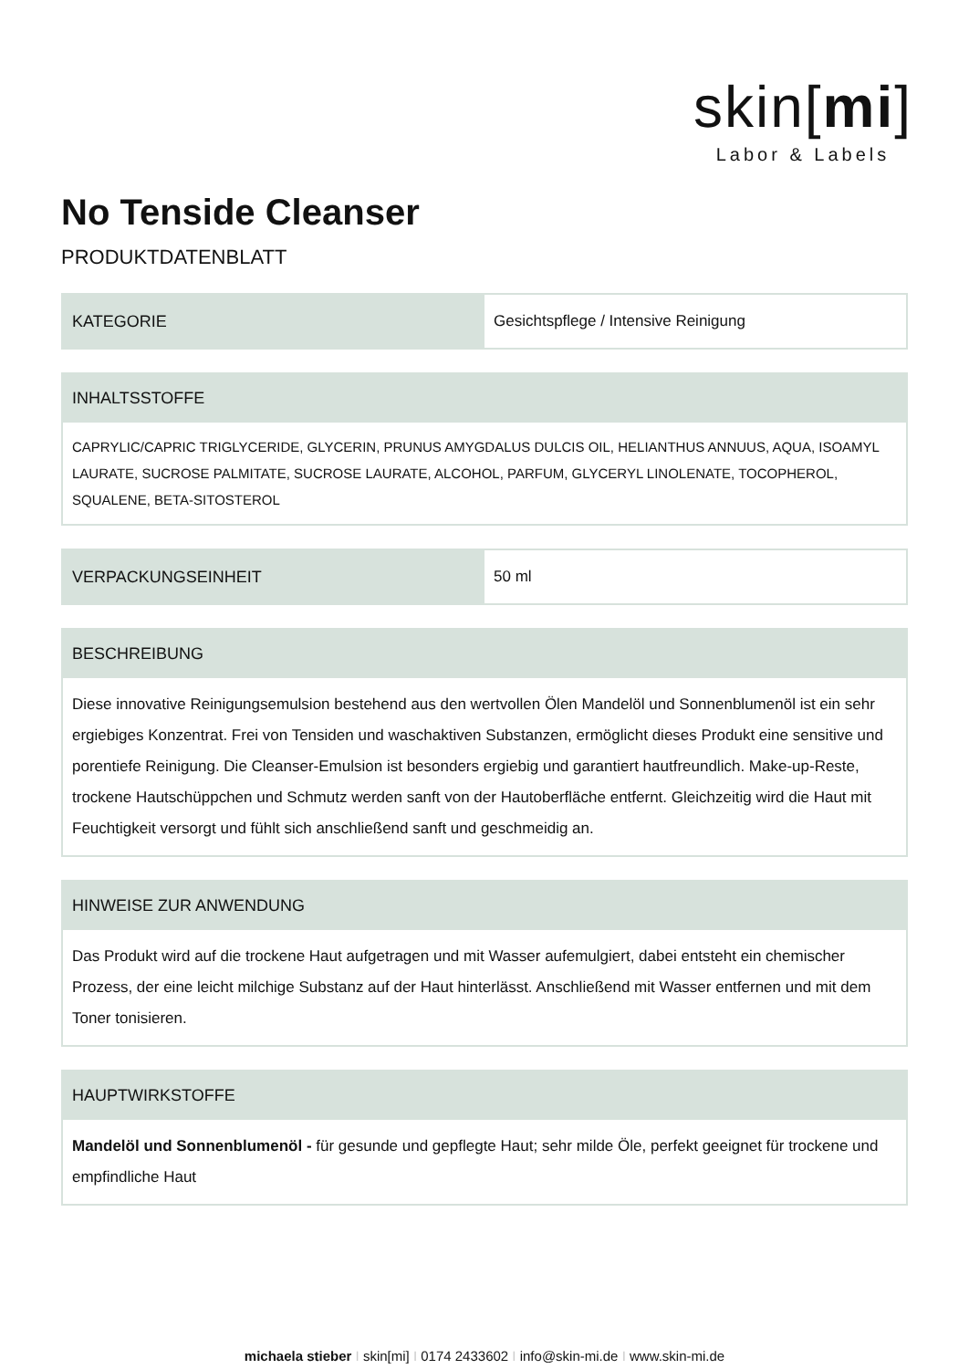skin[mi]
Labor & Labels
No Tenside Cleanser
PRODUKTDATENBLATT
| KATEGORIE | Gesichtspflege / Intensive Reinigung |
| INHALTSSTOFFE |
| --- |
| CAPRYLIC/CAPRIC TRIGLYCERIDE, GLYCERIN, PRUNUS AMYGDALUS DULCIS OIL, HELIANTHUS ANNUUS, AQUA, ISOAMYL LAURATE, SUCROSE PALMITATE, SUCROSE LAURATE, ALCOHOL, PARFUM, GLYCERYL LINOLENATE, TOCOPHEROL, SQUALENE, BETA-SITOSTEROL |
| VERPACKUNGSEINHEIT | 50 ml |
| BESCHREIBUNG |
| --- |
| Diese innovative Reinigungsemulsion bestehend aus den wertvollen Ölen Mandelöl und Sonnenblumenöl ist ein sehr ergiebiges Konzentrat. Frei von Tensiden und waschaktiven Substanzen, ermöglicht dieses Produkt eine sensitive und porentiefe Reinigung. Die Cleanser-Emulsion ist besonders ergiebig und garantiert hautfreundlich. Make-up-Reste, trockene Hautschüppchen und Schmutz werden sanft von der Hautoberfläche entfernt. Gleichzeitig wird die Haut mit Feuchtigkeit versorgt und fühlt sich anschließend sanft und geschmeidig an. |
| HINWEISE ZUR ANWENDUNG |
| --- |
| Das Produkt wird auf die trockene Haut aufgetragen und mit Wasser aufemulgiert, dabei entsteht ein chemischer Prozess, der eine leicht milchige Substanz auf der Haut hinterlässt. Anschließend mit Wasser entfernen und mit dem Toner tonisieren. |
| HAUPTWIRKSTOFFE |
| --- |
| Mandelöl und Sonnenblumenöl - für gesunde und gepflegte Haut; sehr milde Öle, perfekt geeignet für trockene und empfindliche Haut |
michaela stieber I skin[mi] I 0174 2433602 I info@skin-mi.de I www.skin-mi.de